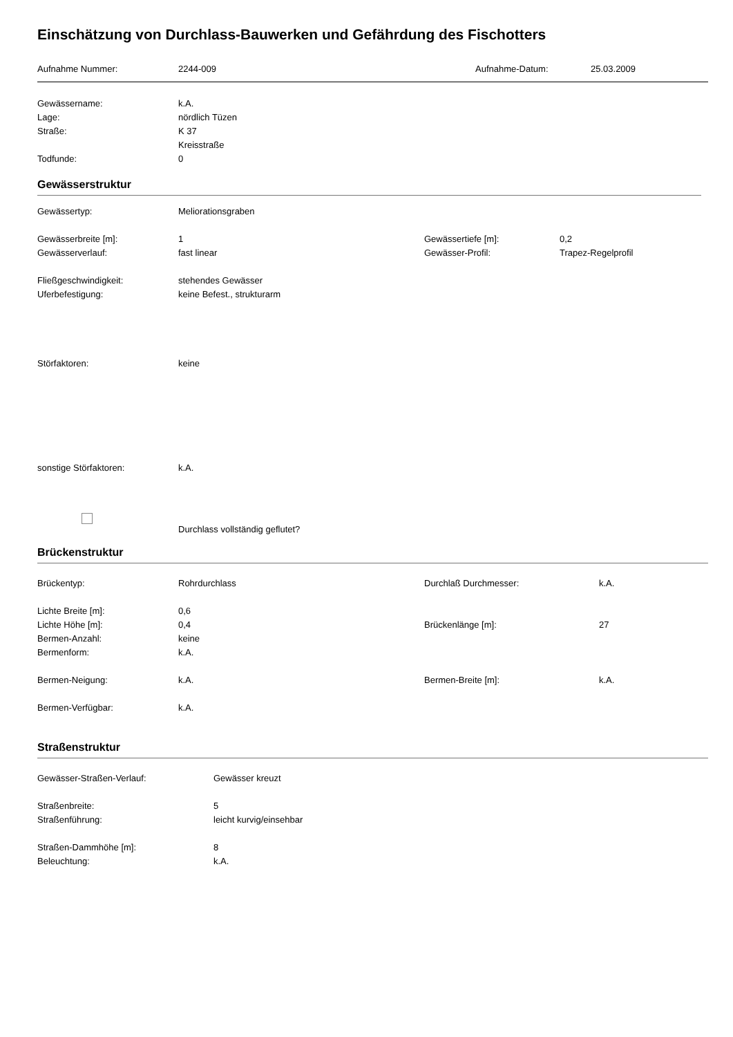Einschätzung von Durchlass-Bauwerken und Gefährdung des Fischotters
Aufnahme Nummer: 2244-009 Aufnahme-Datum: 25.03.2009
Gewässername: k.A.
Lage: nördlich Tüzen
Straße: K 37
Kreisstraße
Todfunde: 0
Gewässerstruktur
Gewässertyp: Meliorationsgraben
Gewässerbreite [m]: 1 Gewässertiefe [m]: 0,2
Gewässerverlauf: fast linear Gewässer-Profil: Trapez-Regelprofil
Fließgeschwindigkeit: stehendes Gewässer
Uferbefestigung: keine Befest., strukturarm
Störfaktoren: keine
sonstige Störfaktoren: k.A.
Durchlass vollständig geflutet?
Brückenstruktur
Brückentyp: Rohrdurchlass Durchlaß Durchmesser: k.A.
Lichte Breite [m]: 0,6
Lichte Höhe [m]: 0,4 Brückenlänge [m]: 27
Bermen-Anzahl: keine
Bermenform: k.A.
Bermen-Neigung: k.A. Bermen-Breite [m]: k.A.
Bermen-Verfügbar: k.A.
Straßenstruktur
Gewässer-Straßen-Verlauf: Gewässer kreuzt
Straßenbreite: 5
Straßenführung: leicht kurvig/einsehbar
Straßen-Dammhöhe [m]: 8
Beleuchtung: k.A.